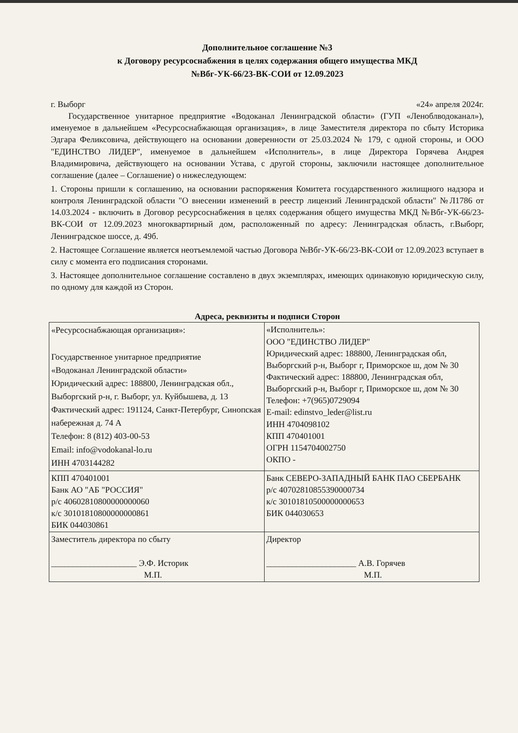Дополнительное соглашение №3
к Договору ресурсоснабжения в целях содержания общего имущества МКД
№Вбг-УК-66/23-ВК-СОИ от 12.09.2023
г. Выборг «24» апреля 2024г.
Государственное унитарное предприятие «Водоканал Ленинградской области» (ГУП «Леноблводоканал»), именуемое в дальнейшем «Ресурсоснабжающая организация», в лице Заместителя директора по сбыту Историка Эдгара Феликсовича, действующего на основании доверенности от 25.03.2024 № 179, с одной стороны, и ООО "ЕДИНСТВО ЛИДЕР", именуемое в дальнейшем «Исполнитель», в лице Директора Горячева Андрея Владимировича, действующего на основании Устава, с другой стороны, заключили настоящее дополнительное соглашение (далее – Соглашение) о нижеследующем:
1. Стороны пришли к соглашению, на основании распоряжения Комитета государственного жилищного надзора и контроля Ленинградской области "О внесении изменений в реестр лицензий Ленинградской области" №Л1786 от 14.03.2024 - включить в Договор ресурсоснабжения в целях содержания общего имущества МКД №Вбг-УК-66/23-ВК-СОИ от 12.09.2023 многоквартирный дом, расположенный по адресу: Ленинградская область, г.Выборг, Ленинградское шоссе, д. 49б.
2. Настоящее Соглашение является неотъемлемой частью Договора №Вбг-УК-66/23-ВК-СОИ от 12.09.2023 вступает в силу с момента его подписания сторонами.
3. Настоящее дополнительное соглашение составлено в двух экземплярах, имеющих одинаковую юридическую силу, по одному для каждой из Сторон.
Адреса, реквизиты и подписи Сторон
| «Ресурсоснабжающая организация»: Государственное унитарное предприятие «Водоканал Ленинградской области» Юридический адрес: 188800, Ленинградская обл., Выборгский р-н, г. Выборг, ул. Куйбышева, д. 13 Фактический адрес: 191124, Санкт-Петербург, Синопская набережная д. 74 А Телефон: 8 (812) 403-00-53 Email: info@vodokanal-lo.ru ИНН 4703144282 | «Исполнитель»: ООО "ЕДИНСТВО ЛИДЕР" Юридический адрес: 188800, Ленинградская обл, Выборгский р-н, Выборг г, Приморское ш, дом № 30 Фактический адрес: 188800, Ленинградская обл, Выборгский р-н, Выборг г, Приморское ш, дом № 30 Телефон: +7(965)0729094 E-mail: edinstvo_leder@list.ru ИНН 4704098102 КПП 470401001 ОГРН 1154704002750 ОКПО - |
| КПП 470401001 Банк АО "АБ "РОССИЯ" р/с 40602810800000000060 к/с 30101810800000000861 БИК 044030861 | Банк СЕВЕРО-ЗАПАДНЫЙ БАНК ПАО СБЕРБАНК р/с 40702810855390000734 к/с 30101810500000000653 БИК 044030653 |
| Заместитель директора по сбыту ____________________ Э.Ф. Историк М.П. | Директор _____________________ А.В. Горячев М.П. |